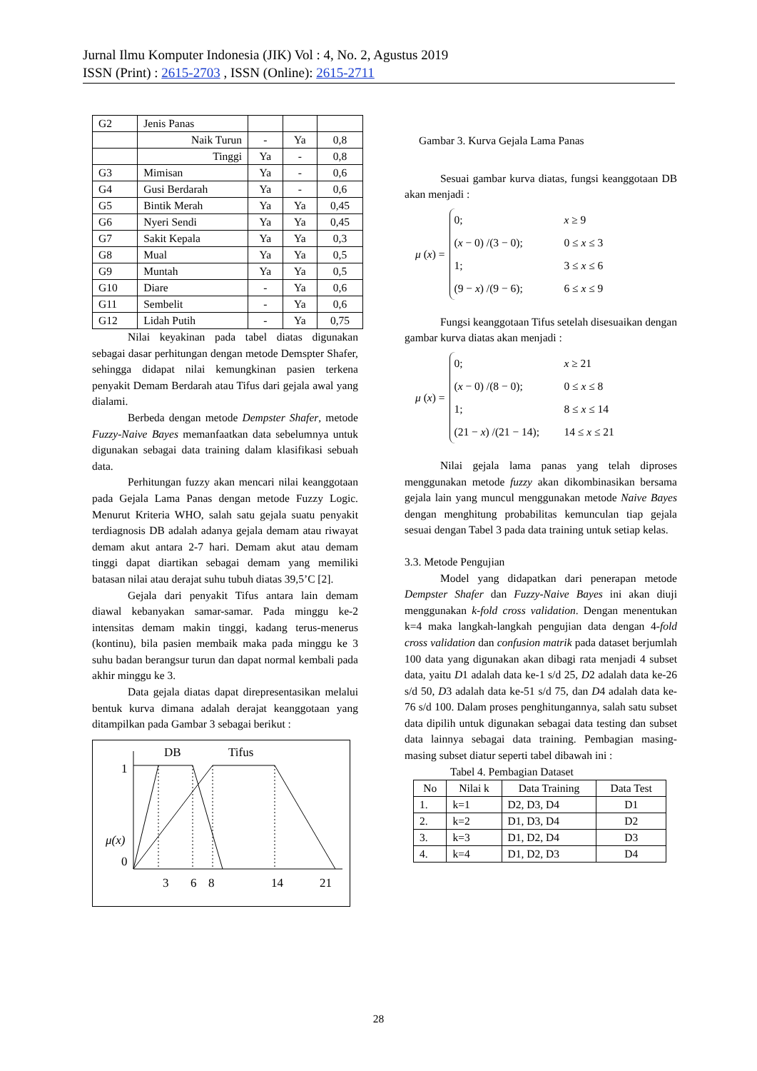Jurnal Ilmu Komputer Indonesia (JIK) Vol : 4, No. 2, Agustus 2019
ISSN (Print) : 2615-2703 , ISSN (Online): 2615-2711
| G2 | Jenis Panas | | | |
| | Naik Turun | - | Ya | 0,8 |
| | Tinggi | Ya | - | 0,8 |
| G3 | Mimisan | Ya | - | 0,6 |
| G4 | Gusi Berdarah | Ya | - | 0,6 |
| G5 | Bintik Merah | Ya | Ya | 0,45 |
| G6 | Nyeri Sendi | Ya | Ya | 0,45 |
| G7 | Sakit Kepala | Ya | Ya | 0,3 |
| G8 | Mual | Ya | Ya | 0,5 |
| G9 | Muntah | Ya | Ya | 0,5 |
| G10 | Diare | - | Ya | 0,6 |
| G11 | Sembelit | - | Ya | 0,6 |
| G12 | Lidah Putih | - | Ya | 0,75 |
Nilai keyakinan pada tabel diatas digunakan sebagai dasar perhitungan dengan metode Demspter Shafer, sehingga didapat nilai kemungkinan pasien terkena penyakit Demam Berdarah atau Tifus dari gejala awal yang dialami.
Berbeda dengan metode Dempster Shafer, metode Fuzzy-Naive Bayes memanfaatkan data sebelumnya untuk digunakan sebagai data training dalam klasifikasi sebuah data.
Perhitungan fuzzy akan mencari nilai keanggotaan pada Gejala Lama Panas dengan metode Fuzzy Logic. Menurut Kriteria WHO, salah satu gejala suatu penyakit terdiagnosis DB adalah adanya gejala demam atau riwayat demam akut antara 2-7 hari. Demam akut atau demam tinggi dapat diartikan sebagai demam yang memiliki batasan nilai atau derajat suhu tubuh diatas 39,5’C [2].
Gejala dari penyakit Tifus antara lain demam diawal kebanyakan samar-samar. Pada minggu ke-2 intensitas demam makin tinggi, kadang terus-menerus (kontinu), bila pasien membaik maka pada minggu ke 3 suhu badan berangsur turun dan dapat normal kembali pada akhir minggu ke 3.
Data gejala diatas dapat direpresentasikan melalui bentuk kurva dimana adalah derajat keanggotaan yang ditampilkan pada Gambar 3 sebagai berikut :
DB
Tifus
1
0
μ(x)
3
6
8
14
21
Gambar 3. Kurva Gejala Lama Panas
Sesuai gambar kurva diatas, fungsi keanggotaan DB akan menjadi :
μ (x) =
0; x ≥ 9
(x − 0) /(3 − 0); 0 ≤ x ≤ 3
1; 3 ≤ x ≤ 6
(9 − x) /(9 − 6); 6 ≤ x ≤ 9
Fungsi keanggotaan Tifus setelah disesuaikan dengan gambar kurva diatas akan menjadi :
μ (x) =
0; x ≥ 21
(x − 0) /(8 − 0); 0 ≤ x ≤ 8
1; 8 ≤ x ≤ 14
(21 − x) /(21 − 14); 14 ≤ x ≤ 21
Nilai gejala lama panas yang telah diproses menggunakan metode fuzzy akan dikombinasikan bersama gejala lain yang muncul menggunakan metode Naive Bayes dengan menghitung probabilitas kemunculan tiap gejala sesuai dengan Tabel 3 pada data training untuk setiap kelas.
3.3. Metode Pengujian
Model yang didapatkan dari penerapan metode Dempster Shafer dan Fuzzy-Naive Bayes ini akan diuji menggunakan k-fold cross validation. Dengan menentukan k=4 maka langkah-langkah pengujian data dengan 4-fold cross validation dan confusion matrik pada dataset berjumlah 100 data yang digunakan akan dibagi rata menjadi 4 subset data, yaitu D1 adalah data ke-1 s/d 25, D2 adalah data ke-26 s/d 50, D3 adalah data ke-51 s/d 75, dan D4 adalah data ke-76 s/d 100. Dalam proses penghitungannya, salah satu subset data dipilih untuk digunakan sebagai data testing dan subset data lainnya sebagai data training. Pembagian masing-masing subset diatur seperti tabel dibawah ini :
Tabel 4. Pembagian Dataset
| No | Nilai k | Data Training | Data Test |
| --- | --- | --- | --- |
| 1. | k=1 | D2, D3, D4 | D1 |
| 2. | k=2 | D1, D3, D4 | D2 |
| 3. | k=3 | D1, D2, D4 | D3 |
| 4. | k=4 | D1, D2, D3 | D4 |
28